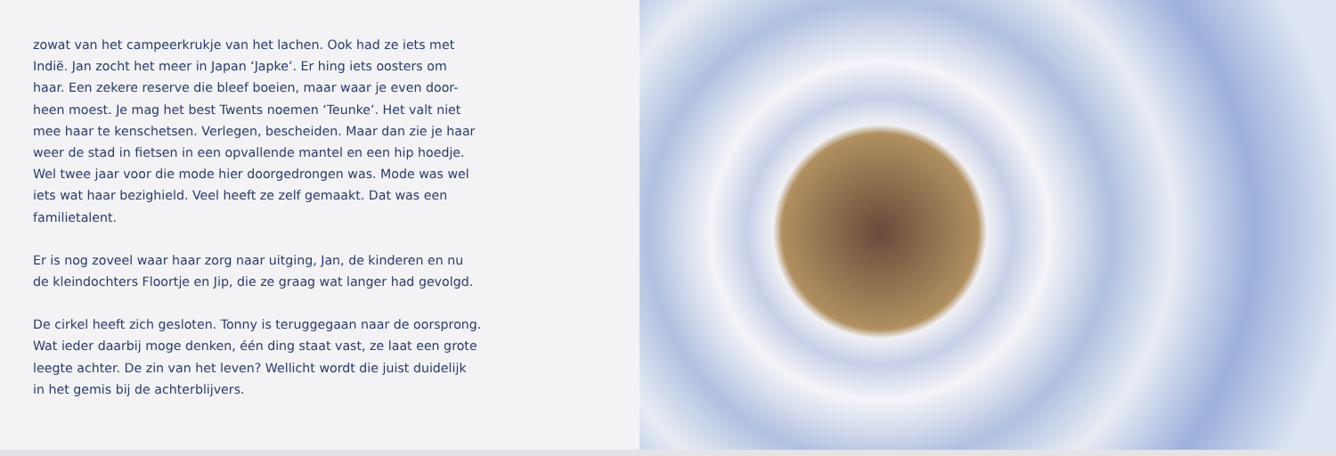zowat van het campeerkrukje van het lachen. Ook had ze iets met
Indië. Jan zocht het meer in Japan ‘Japke’. Er hing iets oosters om
haar. Een zekere reserve die bleef boeien, maar waar je even door-
heen moest. Je mag het best Twents noemen ‘Teunke’. Het valt niet
mee haar te kenschetsen. Verlegen, bescheiden. Maar dan zie je haar
weer de stad in fietsen in een opvallende mantel en een hip hoedje.
Wel twee jaar voor die mode hier doorgedrongen was. Mode was wel
iets wat haar bezighield. Veel heeft ze zelf gemaakt. Dat was een
familietalent.
Er is nog zoveel waar haar zorg naar uitging, Jan, de kinderen en nu
de kleindochters Floortje en Jip, die ze graag wat langer had gevolgd.
De cirkel heeft zich gesloten. Tonny is teruggegaan naar de oorsprong.
Wat ieder daarbij moge denken, één ding staat vast, ze laat een grote
leegte achter. De zin van het leven? Wellicht wordt die juist duidelijk
in het gemis bij de achterblijvers.